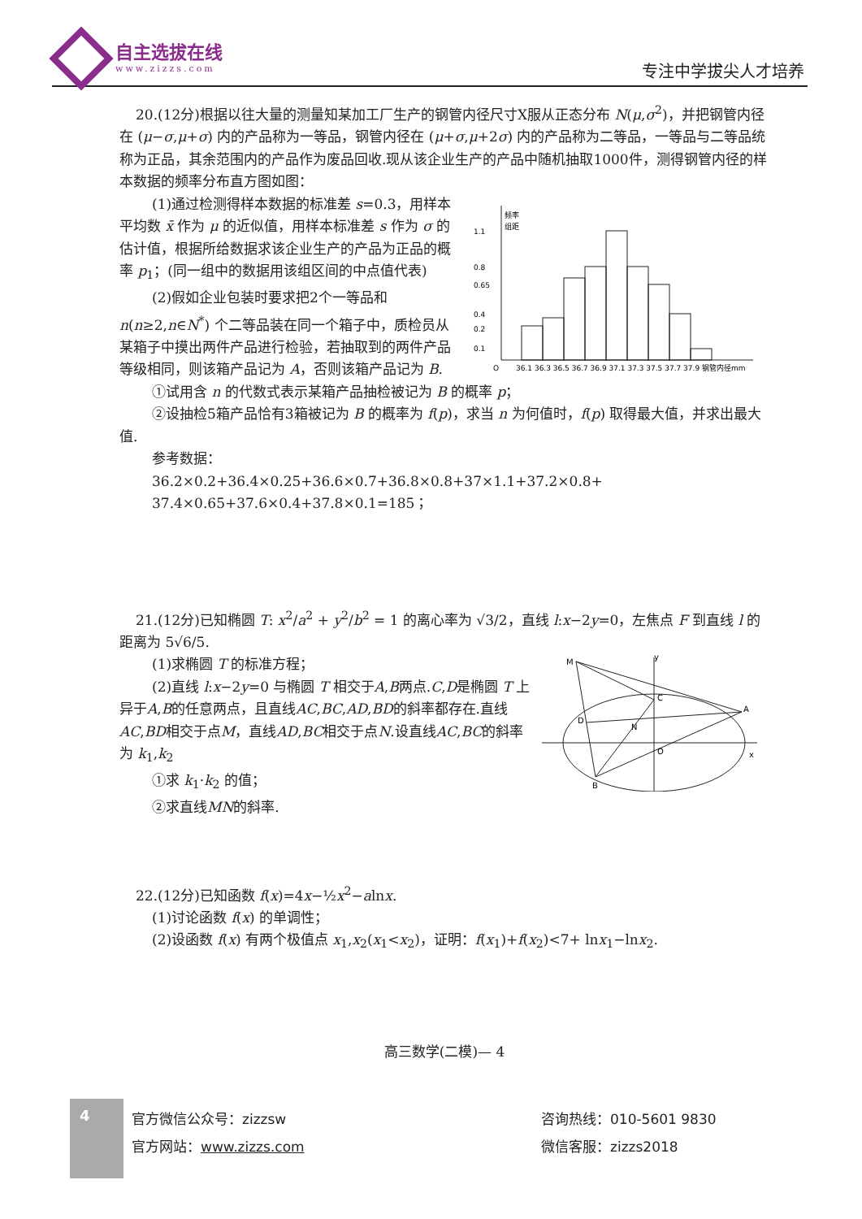自主选拔在线
www.zizzs.com
专注中学拔尖人才培养
20.(12分)根据以往大量的测量知某加工厂生产的钢管内径尺寸X服从正态分布 N(μ,σ<sup>2</sup>)，并把钢管内径在 (μ−σ,μ+σ) 内的产品称为一等品，钢管内径在 (μ+σ,μ+2σ) 内的产品称为二等品，一等品与二等品统称为正品，其余范围内的产品作为废品回收.现从该企业生产的产品中随机抽取1000件，测得钢管内径的样本数据的频率分布直方图如图：
(1)通过检测得样本数据的标准差 s=0.3，用样本平均数 x̄ 作为 μ 的近似值，用样本标准差 s 作为 σ 的估计值，根据所给数据求该企业生产的产品为正品的概率 p<sub>1</sub>；(同一组中的数据用该组区间的中点值代表)
(2)假如企业包装时要求把2个一等品和 n(n≥2,n∈N<sup>*</sup>) 个二等品装在同一个箱子中，质检员从某箱子中摸出两件产品进行检验，若抽取到的两件产品等级相同，则该箱产品记为 A，否则该箱产品记为 B.
频率
组距
1.1
0.8
0.65
0.4
0.2
0.1
O
36.1 36.3 36.5 36.7 36.9 37.1 37.3 37.5 37.7 37.9 钢管内径mm
①试用含 n 的代数式表示某箱产品抽检被记为 B 的概率 p；
②设抽检5箱产品恰有3箱被记为 B 的概率为 f(p)，求当 n 为何值时，f(p) 取得最大值，并求出最大值.
参考数据：
36.2×0.2+36.4×0.25+36.6×0.7+36.8×0.8+37×1.1+37.2×0.8+
37.4×0.65+37.6×0.4+37.8×0.1=185；
21.(12分)已知椭圆 T: x<sup>2</sup>/a<sup>2</sup> + y<sup>2</sup>/b<sup>2</sup> = 1 的离心率为 √3/2，直线 l:x−2y=0，左焦点 F 到直线 l 的距离为 5√6/5.
(1)求椭圆 T 的标准方程；
(2)直线 l:x−2y=0 与椭圆 T 相交于A,B两点.C,D是椭圆 T 上异于A,B的任意两点，且直线AC,BC,AD,BD的斜率都存在.直线AC,BD相交于点M，直线AD,BC相交于点N.设直线AC,BC的斜率为 k<sub>1</sub>,k<sub>2</sub>
①求 k<sub>1</sub>·k<sub>2</sub> 的值；
②求直线MN的斜率.
M
y
C
A
D
N
O
x
B
22.(12分)已知函数 f(x)=4x−½x<sup>2</sup>−alnx.
(1)讨论函数 f(x) 的单调性；
(2)设函数 f(x) 有两个极值点 x<sub>1</sub>,x<sub>2</sub>(x<sub>1</sub><x<sub>2</sub>)，证明：f(x<sub>1</sub>)+f(x<sub>2</sub>)<7+ lnx<sub>1</sub>−lnx<sub>2</sub>.
高三数学(二模)— 4
4
官方微信公众号：zizzsw
官方网站：www.zizzs.com
咨询热线：010-5601 9830
微信客服：zizzs2018